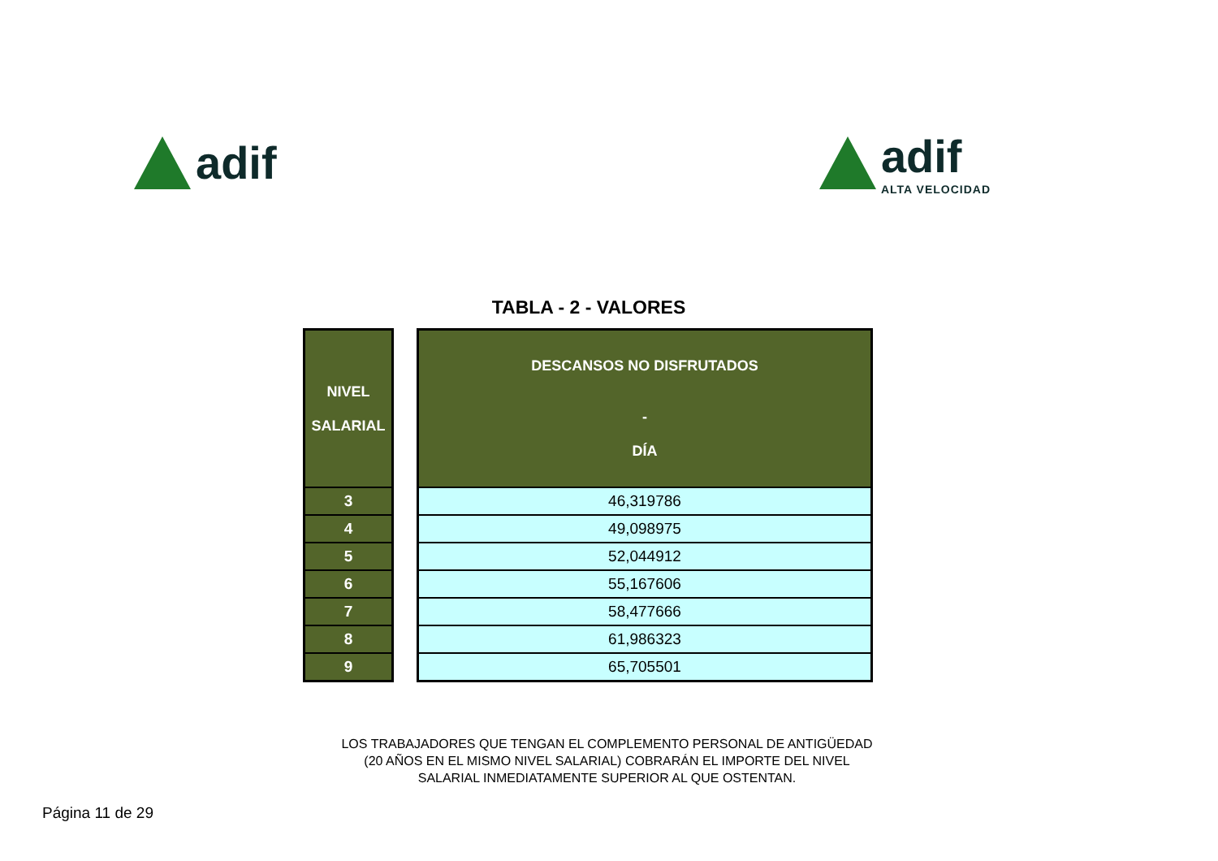adif adif
ALTA VELOCIDAD
TABLA - 2 - VALORES
| NIVEL SALARIAL |
| --- |
| 3 |
| 4 |
| 5 |
| 6 |
| 7 |
| 8 |
| 9 |
| DESCANSOS NO DISFRUTADOS - DÍA |
| --- |
| 46,319786 |
| 49,098975 |
| 52,044912 |
| 55,167606 |
| 58,477666 |
| 61,986323 |
| 65,705501 |
LOS TRABAJADORES QUE TENGAN EL COMPLEMENTO PERSONAL DE ANTIGÜEDAD
(20 AÑOS EN EL MISMO NIVEL SALARIAL) COBRARÁN EL IMPORTE DEL NIVEL
SALARIAL INMEDIATAMENTE SUPERIOR AL QUE OSTENTAN.
Página 11 de 29